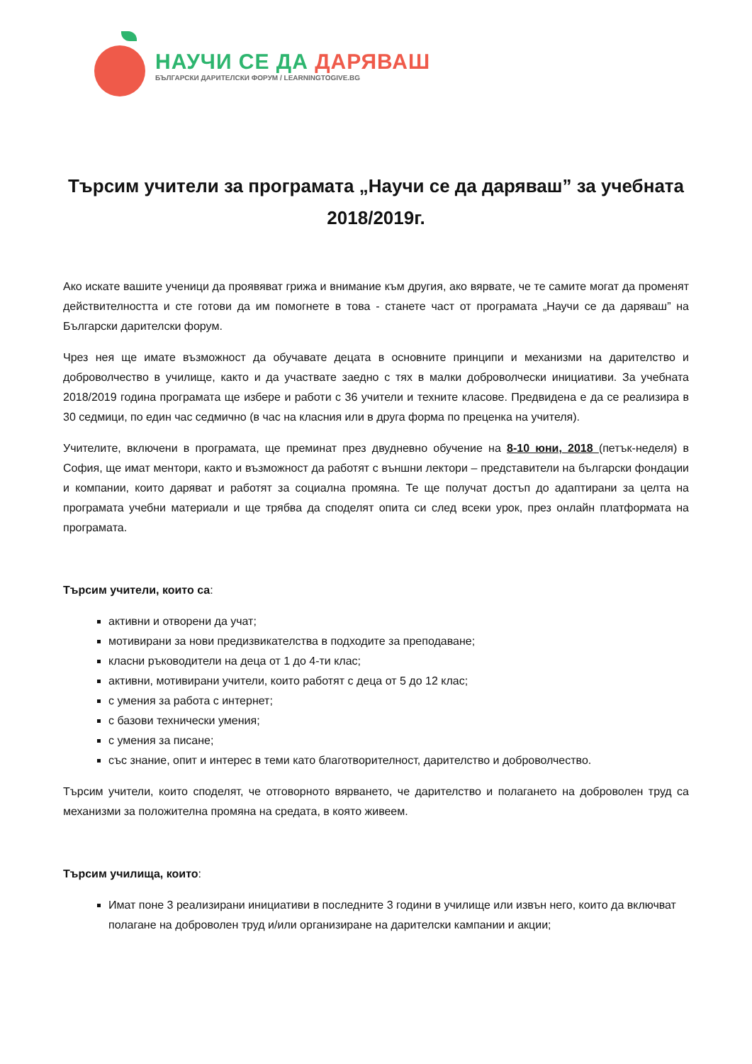НАУЧИ СЕ ДА ДАРЯВАШ
БЪЛГАРСКИ ДАРИТЕЛСКИ ФОРУМ / LEARNINGTOGIVE.BG
Търсим учители за програмата „Научи се да даряваш” за учебната 2018/2019г.
Ако искате вашите ученици да проявяват грижа и внимание към другия, ако вярвате, че те самите могат да променят действителността и сте готови да им помогнете в това - станете част от програмата „Научи се да даряваш” на Български дарителски форум.
Чрез нея ще имате възможност да обучавате децата в основните принципи и механизми на дарителство и доброволчество в училище, както и да участвате заедно с тях в малки доброволчески инициативи. За учебната 2018/2019 година програмата ще избере и работи с 36 учители и техните класове. Предвидена е да се реализира в 30 седмици, по един час седмично (в час на класния или в друга форма по преценка на учителя).
Учителите, включени в програмата, ще преминат през двудневно обучение на 8-10 юни, 2018 (петък-неделя) в София, ще имат ментори, както и възможност да работят с външни лектори – представители на български фондации и компании, които даряват и работят за социална промяна. Те ще получат достъп до адаптирани за целта на програмата учебни материали и ще трябва да споделят опита си след всеки урок, през онлайн платформата на програмата.
Търсим учители, които са:
активни и отворени да учат;
мотивирани за нови предизвикателства в подходите за преподаване;
класни ръководители на деца от 1 до 4-ти клас;
активни, мотивирани учители, които работят с деца от 5 до 12 клас;
с умения за работа с интернет;
с базови технически умения;
с умения за писане;
със знание, опит и интерес в теми като благотворителност, дарителство и доброволчество.
Търсим учители, които споделят, че отговорното вярването, че дарителство и полагането на доброволен труд са механизми за положителна промяна на средата, в която живеем.
Търсим училища, които:
Имат поне 3 реализирани инициативи в последните 3 години в училище или извън него, които да включват полагане на доброволен труд и/или организиране на дарителски кампании и акции;